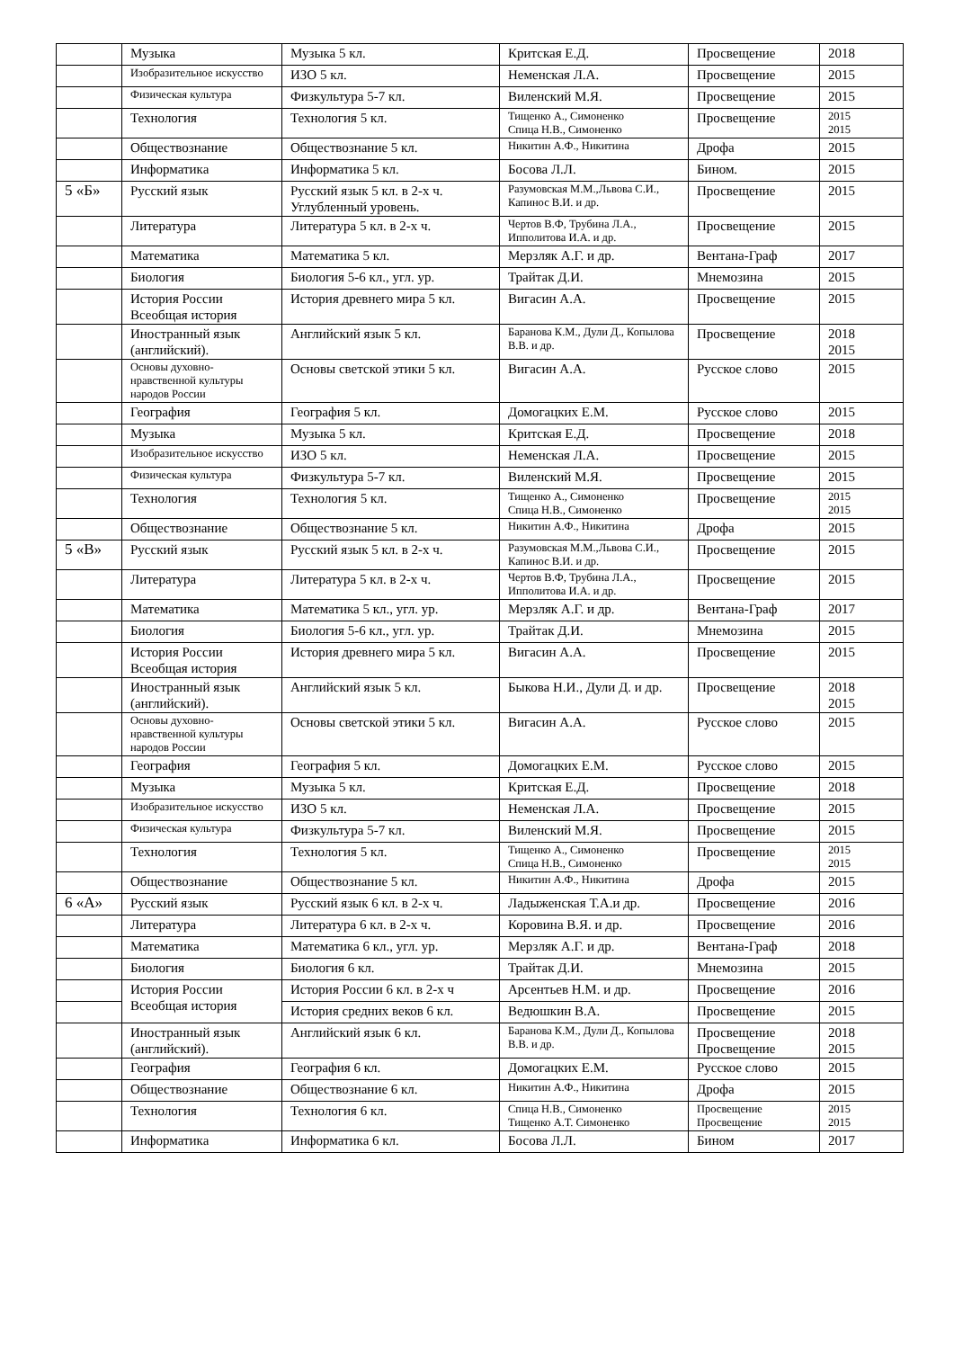| | Музыка | Музыка 5 кл. | Критская Е.Д. | Просвещение | 2018 |
| | Изобразительное искусство | ИЗО 5 кл. | Неменская Л.А. | Просвещение | 2015 |
| | Физическая культура | Физкультура 5-7 кл. | Виленский М.Я. | Просвещение | 2015 |
| | Технология | Технология 5 кл. | Тищенко А., Симоненко Спица Н.В., Симоненко | Просвещение | 2015 2015 |
| | Обществознание | Обществознание 5 кл. | Никитин А.Ф., Никитина | Дрофа | 2015 |
| | Информатика | Информатика 5 кл. | Босова Л.Л. | Бином. | 2015 |
| 5 «Б» | Русский язык | Русский язык 5 кл. в 2-х ч. Углубленный уровень. | Разумовская М.М.,Львова С.И., Капинос В.И. и др. | Просвещение | 2015 |
| | Литература | Литература 5 кл. в 2-х ч. | Чертов В.Ф, Трубина Л.А., Ипполитова И.А. и др. | Просвещение | 2015 |
| | Математика | Математика 5 кл. | Мерзляк А.Г. и др. | Вентана-Граф | 2017 |
| | Биология | Биология 5-6 кл., угл. ур. | Трайтак Д.И. | Мнемозина | 2015 |
| | История России Всеобщая история | История древнего мира 5 кл. | Вигасин А.А. | Просвещение | 2015 |
| | Иностранный язык (английский). | Английский язык 5 кл. | Баранова К.М., Дули Д., Копылова В.В. и др. | Просвещение | 2018 2015 |
| | Основы духовно-нравственной культуры народов России | Основы светской этики 5 кл. | Вигасин А.А. | Русское слово | 2015 |
| | География | География 5 кл. | Домогацких Е.М. | Русское слово | 2015 |
| | Музыка | Музыка 5 кл. | Критская Е.Д. | Просвещение | 2018 |
| | Изобразительное искусство | ИЗО 5 кл. | Неменская Л.А. | Просвещение | 2015 |
| | Физическая культура | Физкультура 5-7 кл. | Виленский М.Я. | Просвещение | 2015 |
| | Технология | Технология 5 кл. | Тищенко А., Симоненко Спица Н.В., Симоненко | Просвещение | 2015 2015 |
| | Обществознание | Обществознание 5 кл. | Никитин А.Ф., Никитина | Дрофа | 2015 |
| 5 «В» | Русский язык | Русский язык 5 кл. в 2-х ч. | Разумовская М.М.,Львова С.И., Капинос В.И. и др. | Просвещение | 2015 |
| | Литература | Литература 5 кл. в 2-х ч. | Чертов В.Ф, Трубина Л.А., Ипполитова И.А. и др. | Просвещение | 2015 |
| | Математика | Математика 5 кл., угл. ур. | Мерзляк А.Г. и др. | Вентана-Граф | 2017 |
| | Биология | Биология 5-6 кл., угл. ур. | Трайтак Д.И. | Мнемозина | 2015 |
| | История России Всеобщая история | История древнего мира 5 кл. | Вигасин А.А. | Просвещение | 2015 |
| | Иностранный язык (английский). | Английский язык 5 кл. | Быкова Н.И., Дули Д. и др. | Просвещение | 2018 2015 |
| | Основы духовно-нравственной культуры народов России | Основы светской этики 5 кл. | Вигасин А.А. | Русское слово | 2015 |
| | География | География 5 кл. | Домогацких Е.М. | Русское слово | 2015 |
| | Музыка | Музыка 5 кл. | Критская Е.Д. | Просвещение | 2018 |
| | Изобразительное искусство | ИЗО 5 кл. | Неменская Л.А. | Просвещение | 2015 |
| | Физическая культура | Физкультура 5-7 кл. | Виленский М.Я. | Просвещение | 2015 |
| | Технология | Технология 5 кл. | Тищенко А., Симоненко Спица Н.В., Симоненко | Просвещение | 2015 2015 |
| | Обществознание | Обществознание 5 кл. | Никитин А.Ф., Никитина | Дрофа | 2015 |
| 6 «А» | Русский язык | Русский язык 6 кл. в 2-х ч. | Ладыженская Т.А.и др. | Просвещение | 2016 |
| | Литература | Литература 6 кл. в 2-х ч. | Коровина В.Я. и др. | Просвещение | 2016 |
| | Математика | Математика 6 кл., угл. ур. | Мерзляк А.Г. и др. | Вентана-Граф | 2018 |
| | Биология | Биология 6 кл. | Трайтак Д.И. | Мнемозина | 2015 |
| | История России Всеобщая история | История России 6 кл. в 2-х ч | Арсентьев Н.М. и др. | Просвещение | 2016 |
| | | История средних веков 6 кл. | Ведюшкин В.А. | Просвещение | 2015 |
| | Иностранный язык (английский). | Английский язык 6 кл. | Баранова К.М., Дули Д., Копылова В.В. и др. | Просвещение Просвещение | 2018 2015 |
| | География | География 6 кл. | Домогацких Е.М. | Русское слово | 2015 |
| | Обществознание | Обществознание 6 кл. | Никитин А.Ф., Никитина | Дрофа | 2015 |
| | Технология | Технология 6 кл. | Спица Н.В., Симоненко Тищенко А.Т. Симоненко | Просвещение Просвещение | 2015 2015 |
| | Информатика | Информатика 6 кл. | Босова Л.Л. | Бином | 2017 |